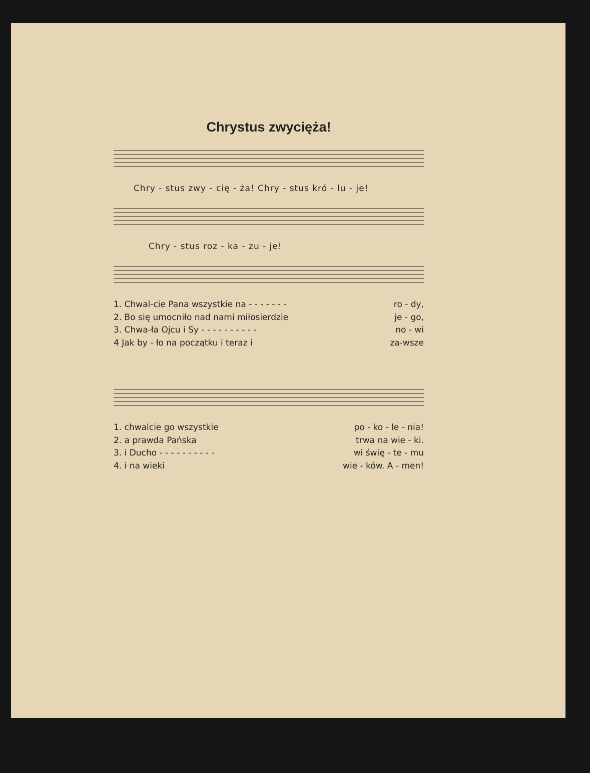Chrystus zwycięża!
Chry - stus zwy - cię - ża! Chry - stus kró - lu - je!
Chry - stus roz - ka - zu - je!
1. Chwal-cie Pana wszystkie na - - - - - - - ro - dy,
2. Bo się umocniło nad nami miłosierdzie je - go,
3. Chwa-ła Ojcu i Sy - - - - - - - - - - no - wi
4 Jak by - ło na początku i teraz i za-wsze
1. chwalcie go wszystkie po - ko - le - nia!
2. a prawda Pańska trwa na wie - ki.
3. i Ducho - - - - - - - - - - wi świę - te - mu
4. i na wieki wie - ków. A - men!